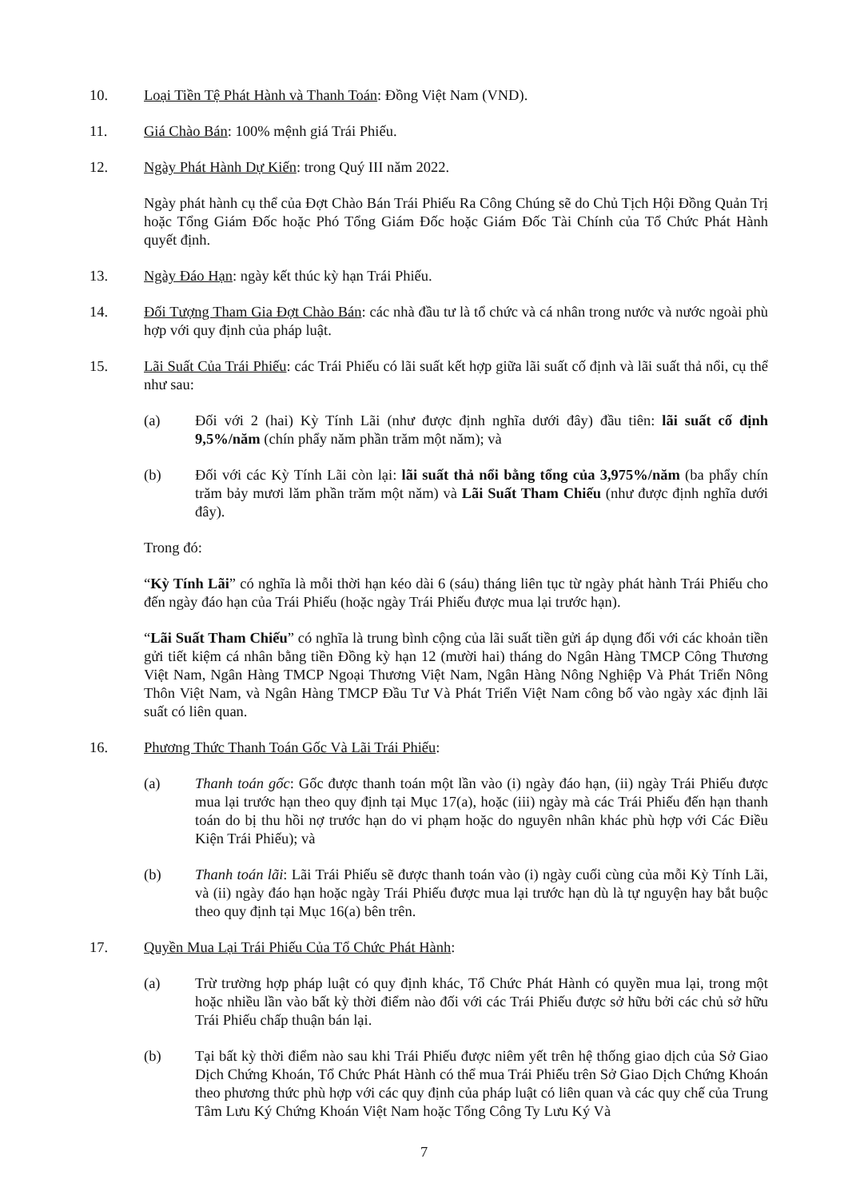10. Loại Tiền Tệ Phát Hành và Thanh Toán: Đồng Việt Nam (VND).
11. Giá Chào Bán: 100% mệnh giá Trái Phiếu.
12. Ngày Phát Hành Dự Kiến: trong Quý III năm 2022.
Ngày phát hành cụ thể của Đợt Chào Bán Trái Phiếu Ra Công Chúng sẽ do Chủ Tịch Hội Đồng Quản Trị hoặc Tổng Giám Đốc hoặc Phó Tổng Giám Đốc hoặc Giám Đốc Tài Chính của Tổ Chức Phát Hành quyết định.
13. Ngày Đáo Hạn: ngày kết thúc kỳ hạn Trái Phiếu.
14. Đối Tượng Tham Gia Đợt Chào Bán: các nhà đầu tư là tổ chức và cá nhân trong nước và nước ngoài phù hợp với quy định của pháp luật.
15. Lãi Suất Của Trái Phiếu: các Trái Phiếu có lãi suất kết hợp giữa lãi suất cố định và lãi suất thả nổi, cụ thể như sau:
(a) Đối với 2 (hai) Kỳ Tính Lãi (như được định nghĩa dưới đây) đầu tiên: lãi suất cố định 9,5%/năm (chín phẩy năm phần trăm một năm); và
(b) Đối với các Kỳ Tính Lãi còn lại: lãi suất thả nổi bằng tổng của 3,975%/năm (ba phẩy chín trăm bảy mươi lăm phần trăm một năm) và Lãi Suất Tham Chiếu (như được định nghĩa dưới đây).
Trong đó:
“Kỳ Tính Lãi” có nghĩa là mỗi thời hạn kéo dài 6 (sáu) tháng liên tục từ ngày phát hành Trái Phiếu cho đến ngày đáo hạn của Trái Phiếu (hoặc ngày Trái Phiếu được mua lại trước hạn).
“Lãi Suất Tham Chiếu” có nghĩa là trung bình cộng của lãi suất tiền gửi áp dụng đối với các khoản tiền gửi tiết kiệm cá nhân bằng tiền Đồng kỳ hạn 12 (mười hai) tháng do Ngân Hàng TMCP Công Thương Việt Nam, Ngân Hàng TMCP Ngoại Thương Việt Nam, Ngân Hàng Nông Nghiệp Và Phát Triển Nông Thôn Việt Nam, và Ngân Hàng TMCP Đầu Tư Và Phát Triển Việt Nam công bố vào ngày xác định lãi suất có liên quan.
16. Phương Thức Thanh Toán Gốc Và Lãi Trái Phiếu:
(a) Thanh toán gốc: Gốc được thanh toán một lần vào (i) ngày đáo hạn, (ii) ngày Trái Phiếu được mua lại trước hạn theo quy định tại Mục 17(a), hoặc (iii) ngày mà các Trái Phiếu đến hạn thanh toán do bị thu hồi nợ trước hạn do vi phạm hoặc do nguyên nhân khác phù hợp với Các Điều Kiện Trái Phiếu); và
(b) Thanh toán lãi: Lãi Trái Phiếu sẽ được thanh toán vào (i) ngày cuối cùng của mỗi Kỳ Tính Lãi, và (ii) ngày đáo hạn hoặc ngày Trái Phiếu được mua lại trước hạn dù là tự nguyện hay bắt buộc theo quy định tại Mục 16(a) bên trên.
17. Quyền Mua Lại Trái Phiếu Của Tổ Chức Phát Hành:
(a) Trừ trường hợp pháp luật có quy định khác, Tổ Chức Phát Hành có quyền mua lại, trong một hoặc nhiều lần vào bất kỳ thời điểm nào đối với các Trái Phiếu được sở hữu bởi các chủ sở hữu Trái Phiếu chấp thuận bán lại.
(b) Tại bất kỳ thời điểm nào sau khi Trái Phiếu được niêm yết trên hệ thống giao dịch của Sở Giao Dịch Chứng Khoán, Tổ Chức Phát Hành có thể mua Trái Phiếu trên Sở Giao Dịch Chứng Khoán theo phương thức phù hợp với các quy định của pháp luật có liên quan và các quy chế của Trung Tâm Lưu Ký Chứng Khoán Việt Nam hoặc Tổng Công Ty Lưu Ký Và
7